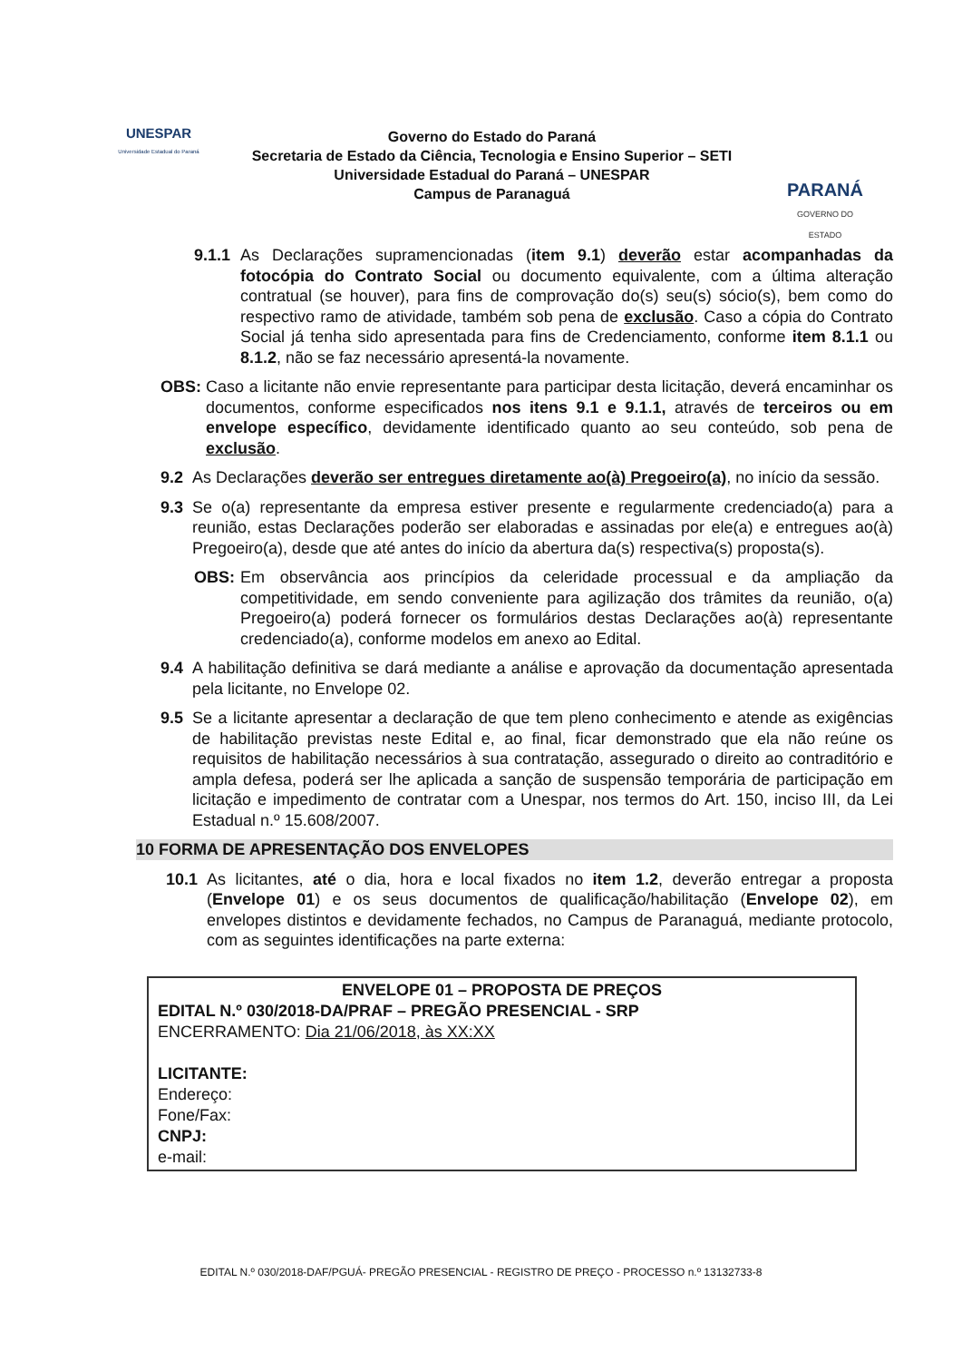UNESPAR
Universidade Estadual do Paraná
Governo do Estado do Paraná
Secretaria de Estado da Ciência, Tecnologia e Ensino Superior – SETI
Universidade Estadual do Paraná – UNESPAR
Campus de Paranaguá
PARANÁ
GOVERNO DO ESTADO
9.1.1 As Declarações supramencionadas (item 9.1) deverão estar acompanhadas da fotocópia do Contrato Social ou documento equivalente, com a última alteração contratual (se houver), para fins de comprovação do(s) seu(s) sócio(s), bem como do respectivo ramo de atividade, também sob pena de exclusão. Caso a cópia do Contrato Social já tenha sido apresentada para fins de Credenciamento, conforme item 8.1.1 ou 8.1.2, não se faz necessário apresentá-la novamente.
OBS: Caso a licitante não envie representante para participar desta licitação, deverá encaminhar os documentos, conforme especificados nos itens 9.1 e 9.1.1, através de terceiros ou em envelope específico, devidamente identificado quanto ao seu conteúdo, sob pena de exclusão.
9.2 As Declarações deverão ser entregues diretamente ao(à) Pregoeiro(a), no início da sessão.
9.3 Se o(a) representante da empresa estiver presente e regularmente credenciado(a) para a reunião, estas Declarações poderão ser elaboradas e assinadas por ele(a) e entregues ao(à) Pregoeiro(a), desde que até antes do início da abertura da(s) respectiva(s) proposta(s).
OBS: Em observância aos princípios da celeridade processual e da ampliação da competitividade, em sendo conveniente para agilização dos trâmites da reunião, o(a) Pregoeiro(a) poderá fornecer os formulários destas Declarações ao(à) representante credenciado(a), conforme modelos em anexo ao Edital.
9.4 A habilitação definitiva se dará mediante a análise e aprovação da documentação apresentada pela licitante, no Envelope 02.
9.5 Se a licitante apresentar a declaração de que tem pleno conhecimento e atende as exigências de habilitação previstas neste Edital e, ao final, ficar demonstrado que ela não reúne os requisitos de habilitação necessários à sua contratação, assegurado o direito ao contraditório e ampla defesa, poderá ser lhe aplicada a sanção de suspensão temporária de participação em licitação e impedimento de contratar com a Unespar, nos termos do Art. 150, inciso III, da Lei Estadual n.º 15.608/2007.
10 FORMA DE APRESENTAÇÃO DOS ENVELOPES
10.1 As licitantes, até o dia, hora e local fixados no item 1.2, deverão entregar a proposta (Envelope 01) e os seus documentos de qualificação/habilitação (Envelope 02), em envelopes distintos e devidamente fechados, no Campus de Paranaguá, mediante protocolo, com as seguintes identificações na parte externa:
ENVELOPE 01 – PROPOSTA DE PREÇOS
EDITAL N.º 030/2018-DA/PRAF – PREGÃO PRESENCIAL - SRP
ENCERRAMENTO: Dia 21/06/2018, às XX:XX
LICITANTE:
Endereço:
Fone/Fax:
CNPJ:
e-mail:
EDITAL N.º 030/2018-DAF/PGUÁ- PREGÃO PRESENCIAL - REGISTRO DE PREÇO - PROCESSO n.º 13132733-8